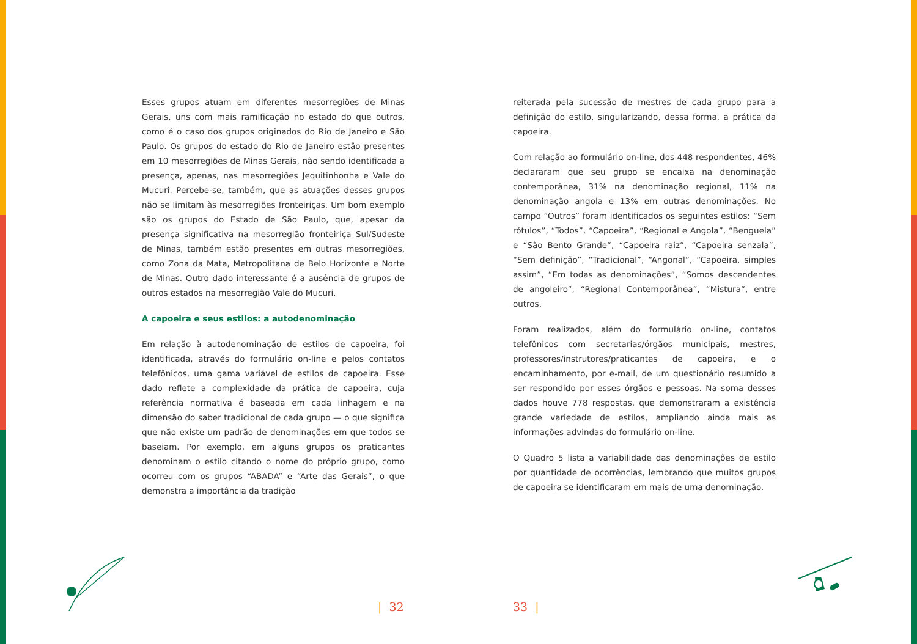Esses grupos atuam em diferentes mesorregiões de Minas Gerais, uns com mais ramificação no estado do que outros, como é o caso dos grupos originados do Rio de Janeiro e São Paulo. Os grupos do estado do Rio de Janeiro estão presentes em 10 mesorregiões de Minas Gerais, não sendo identificada a presença, apenas, nas mesorregiões Jequitinhonha e Vale do Mucuri. Percebe-se, também, que as atuações desses grupos não se limitam às mesorregiões fronteiriças. Um bom exemplo são os grupos do Estado de São Paulo, que, apesar da presença significativa na mesorregião fronteiriça Sul/Sudeste de Minas, também estão presentes em outras mesorregiões, como Zona da Mata, Metropolitana de Belo Horizonte e Norte de Minas. Outro dado interessante é a ausência de grupos de outros estados na mesorregião Vale do Mucuri.
A capoeira e seus estilos: a autodenominação
Em relação à autodenominação de estilos de capoeira, foi identificada, através do formulário on-line e pelos contatos telefônicos, uma gama variável de estilos de capoeira. Esse dado reflete a complexidade da prática de capoeira, cuja referência normativa é baseada em cada linhagem e na dimensão do saber tradicional de cada grupo — o que significa que não existe um padrão de denominações em que todos se baseiam. Por exemplo, em alguns grupos os praticantes denominam o estilo citando o nome do próprio grupo, como ocorreu com os grupos “ABADA” e “Arte das Gerais”, o que demonstra a importância da tradição
reiterada pela sucessão de mestres de cada grupo para a definição do estilo, singularizando, dessa forma, a prática da capoeira.
Com relação ao formulário on-line, dos 448 respondentes, 46% declararam que seu grupo se encaixa na denominação contemporânea, 31% na denominação regional, 11% na denominação angola e 13% em outras denominações. No campo “Outros” foram identificados os seguintes estilos: “Sem rótulos”, “Todos”, “Capoeira”, “Regional e Angola”, “Benguela” e “São Bento Grande”, “Capoeira raiz”, “Capoeira senzala”, “Sem definição”, “Tradicional”, “Angonal”, “Capoeira, simples assim”, “Em todas as denominações”, “Somos descendentes de angoleiro”, “Regional Contemporânea”, “Mistura”, entre outros.
Foram realizados, além do formulário on-line, contatos telefônicos com secretarias/órgãos municipais, mestres, professores/instrutores/praticantes de capoeira, e o encaminhamento, por e-mail, de um questionário resumido a ser respondido por esses órgãos e pessoas. Na soma desses dados houve 778 respostas, que demonstraram a existência grande variedade de estilos, ampliando ainda mais as informações advindas do formulário on-line.
O Quadro 5 lista a variabilidade das denominações de estilo por quantidade de ocorrências, lembrando que muitos grupos de capoeira se identificaram em mais de uma denominação.
| 32 33 |